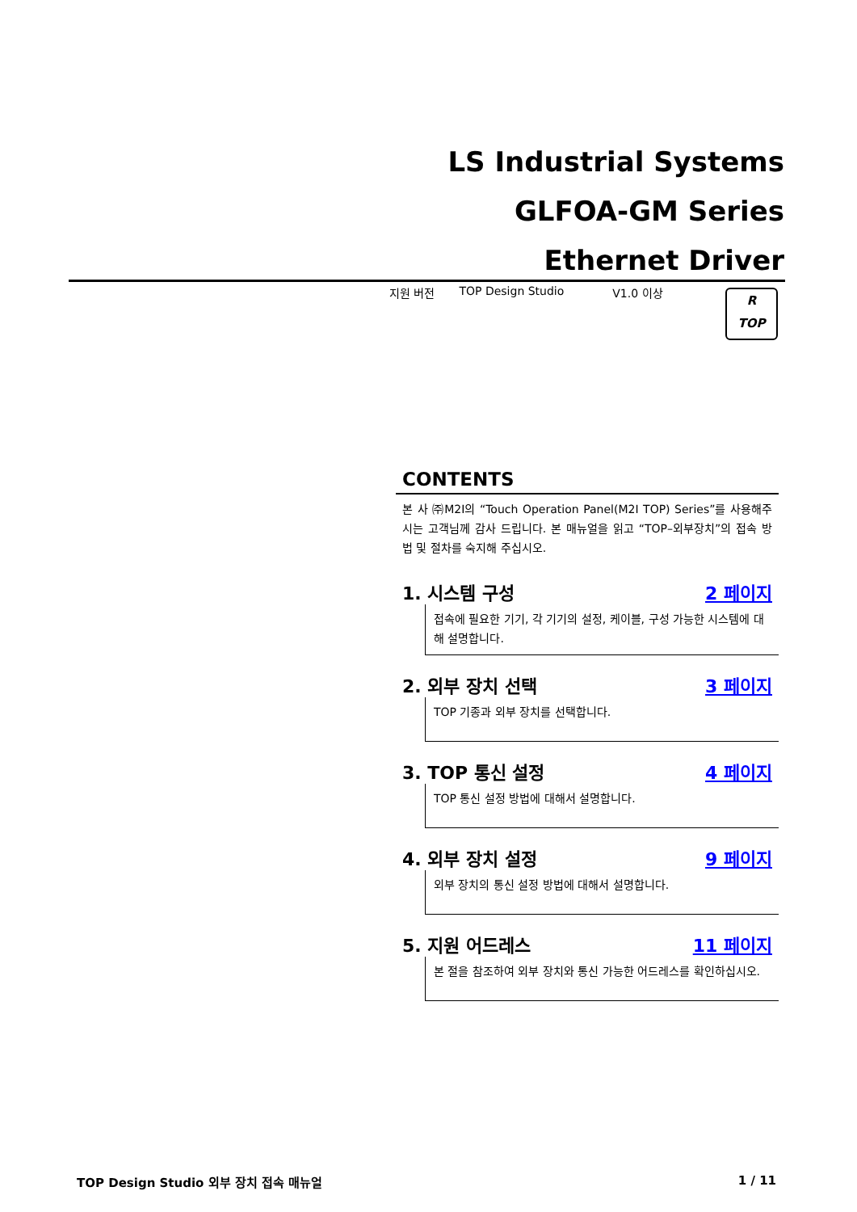LS Industrial Systems
GLFOA-GM Series
Ethernet Driver
지원 버전 TOP Design Studio V1.0 이상
R
TOP
CONTENTS
본 사 ㈜M2I의 “Touch Operation Panel(M2I TOP) Series”를 사용해주시는 고객님께 감사 드립니다. 본 매뉴얼을 읽고 “TOP–외부장치”의 접속 방법 및 절차를 숙지해 주십시오.
1. 시스템 구성 2 페이지
접속에 필요한 기기, 각 기기의 설정, 케이블, 구성 가능한 시스템에 대해 설명합니다.
2. 외부 장치 선택 3 페이지
TOP 기종과 외부 장치를 선택합니다.
3. TOP 통신 설정 4 페이지
TOP 통신 설정 방법에 대해서 설명합니다.
4. 외부 장치 설정 9 페이지
외부 장치의 통신 설정 방법에 대해서 설명합니다.
5. 지원 어드레스 11 페이지
본 절을 참조하여 외부 장치와 통신 가능한 어드레스를 확인하십시오.
TOP Design Studio 외부 장치 접속 매뉴얼 1 / 11